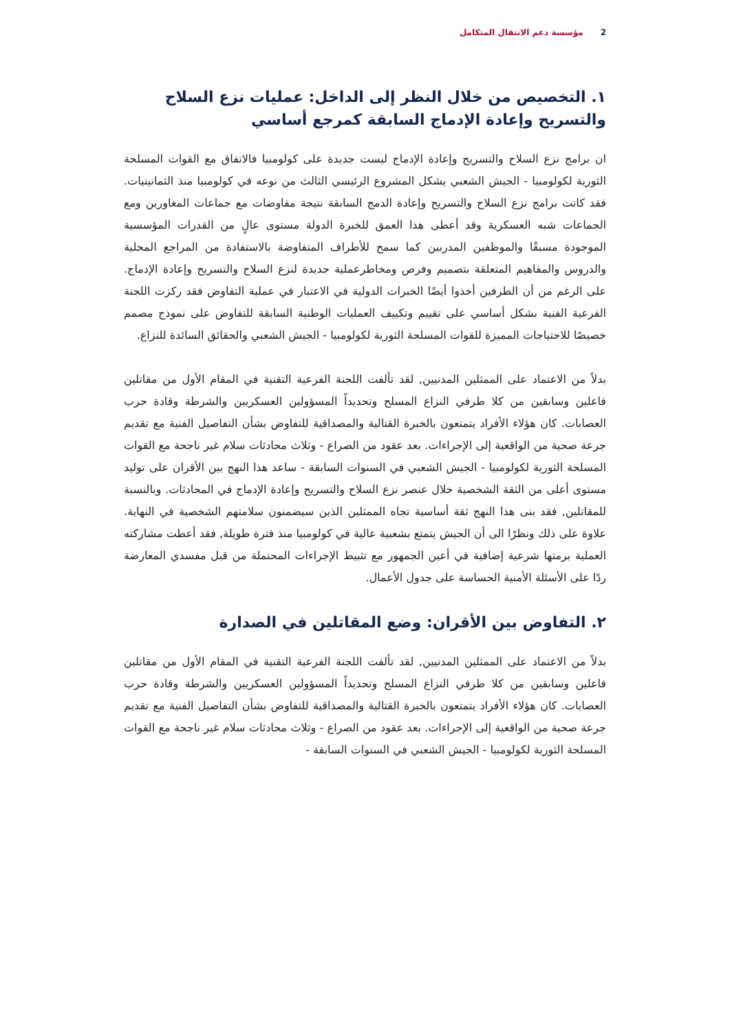2 مؤسسة دعم الانتقال المتكامل
١. التخصيص من خلال النظر إلى الداخل: عمليات نزع السلاح والتسريح وإعادة الإدماج السابقة كمرجع أساسي
ان برامج نزع السلاح والتسريح وإعادة الإدماج ليست جديدة على كولومبيا فالاتفاق مع القوات المسلحة الثورية لكولومبيا - الجيش الشعبي يشكل المشروع الرئيسي الثالث من نوعه في كولومبيا منذ الثمانينيات. فقد كانت برامج نزع السلاح والتسريح وإعادة الدمج السابقة نتيجة مفاوضات مع جماعات المغاورين ومع الجماعات شبه العسكرية وقد أعطى هذا العمق للخبرة الدولة مستوى عالٍ من القدرات المؤسسية الموجودة مسبقًا والموظفين المدربين كما سمح للأطراف المتفاوضة بالاستفادة من المراجع المحلية والدروس والمفاهيم المتعلقة بتصميم وفرص ومخاطرعملية جديدة لنزع السلاح والتسريح وإعادة الإدماج. على الرغم من أن الطرفين أخذوا أيضًا الخبرات الدولية في الاعتبار في عملية التفاوض فقد ركزت اللجنة الفرعية الفنية بشكل أساسي على تقييم وتكييف العمليات الوطنية السابقة للتفاوض على نموذج مصمم خصيصًا للاحتياجات المميزة للقوات المسلحة الثورية لكولومبيا - الجيش الشعبي والحقائق السائدة للنزاع.
بدلاً من الاعتماد على الممثلين المدنيين, لقد تألفت اللجنة الفرعية التقنية في المقام الأول من مقاتلين فاعلين وسابقين من كلا طرفي النزاع المسلح وتحديداً المسؤولين العسكريين والشرطة وقادة حرب العصابات. كان هؤلاء الأفراد يتمتعون بالخبرة القتالية والمصداقية للتفاوض بشأن التفاصيل الفنية مع تقديم جرعة صحية من الواقعية إلى الإجراءات. بعد عقود من الصراع - وثلاث محادثات سلام غير ناجحة مع القوات المسلحة الثورية لكولومبيا - الجيش الشعبي في السنوات السابقة - ساعد هذا النهج بين الأقران على توليد مستوى أعلى من الثقة الشخصية خلال عنصر نزع السلاح والتسريح وإعادة الإدماج في المحادثات. وبالنسبة للمقاتلين, فقد بنى هذا النهج ثقة أساسية تجاه الممثلين الذين سيضمنون سلامتهم الشخصية في النهاية. علاوة على ذلك ونظرًا الى أن الجيش يتمتع بشعبية عالية في كولومبيا منذ فترة طويلة, فقد أعطت مشاركته العملية برمتها شرعية إضافية في أعين الجمهور مع تثبيط الإجراءات المحتملة من قبل مفسدي المعارضة ردًا على الأسئلة الأمنية الحساسة على جدول الأعمال.
٢. التفاوض بين الأقران: وضع المقاتلين في الصدارة
بدلاً من الاعتماد على الممثلين المدنيين, لقد تألفت اللجنة الفرعية التقنية في المقام الأول من مقاتلين فاعلين وسابقين من كلا طرفي النزاع المسلح وتحديداً المسؤولين العسكريين والشرطة وقادة حرب العصابات. كان هؤلاء الأفراد يتمتعون بالخبرة القتالية والمصداقية للتفاوض بشأن التفاصيل الفنية مع تقديم جرعة صحية من الواقعية إلى الإجراءات. بعد عقود من الصراع - وثلاث محادثات سلام غير ناجحة مع القوات المسلحة الثورية لكولومبيا - الجيش الشعبي في السنوات السابقة -